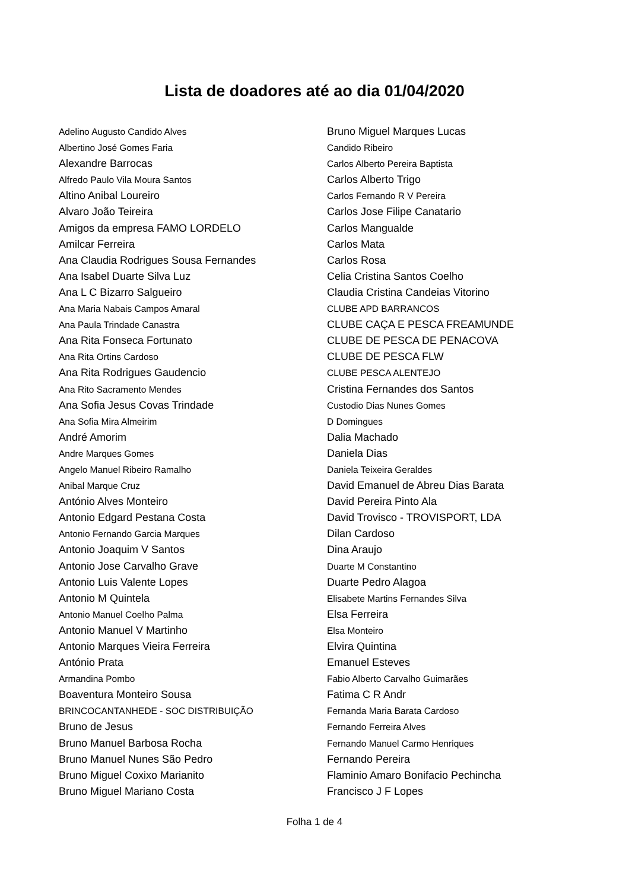Lista de doadores até ao dia 01/04/2020
Adelino Augusto Candido Alves
Albertino José Gomes Faria
Alexandre Barrocas
Alfredo Paulo Vila Moura Santos
Altino Anibal Loureiro
Alvaro João Teireira
Amigos da empresa FAMO LORDELO
Amilcar Ferreira
Ana Claudia Rodrigues Sousa Fernandes
Ana Isabel Duarte Silva Luz
Ana L C Bizarro Salgueiro
Ana Maria Nabais Campos Amaral
Ana Paula Trindade Canastra
Ana Rita Fonseca Fortunato
Ana Rita Ortins Cardoso
Ana Rita Rodrigues Gaudencio
Ana Rito Sacramento Mendes
Ana Sofia Jesus Covas Trindade
Ana Sofia Mira Almeirim
André Amorim
Andre Marques Gomes
Angelo Manuel Ribeiro Ramalho
Anibal Marque Cruz
António Alves Monteiro
Antonio Edgard Pestana Costa
Antonio Fernando Garcia Marques
Antonio Joaquim V Santos
Antonio Jose Carvalho Grave
Antonio Luis Valente Lopes
Antonio M Quintela
Antonio Manuel Coelho Palma
Antonio Manuel V Martinho
Antonio Marques Vieira Ferreira
António Prata
Armandina Pombo
Boaventura Monteiro Sousa
BRINCOCANTANHEDE - SOC DISTRIBUIÇÃO
Bruno de Jesus
Bruno Manuel Barbosa Rocha
Bruno Manuel Nunes São Pedro
Bruno Miguel Coxixo Marianito
Bruno Miguel Mariano Costa
Bruno Miguel Marques Lucas
Candido Ribeiro
Carlos Alberto Pereira Baptista
Carlos Alberto Trigo
Carlos Fernando R V Pereira
Carlos Jose Filipe Canatario
Carlos Mangualde
Carlos Mata
Carlos Rosa
Celia Cristina Santos Coelho
Claudia Cristina Candeias Vitorino
CLUBE APD BARRANCOS
CLUBE CAÇA E PESCA FREAMUNDE
CLUBE DE PESCA DE PENACOVA
CLUBE DE PESCA FLW
CLUBE PESCA ALENTEJO
Cristina Fernandes dos Santos
Custodio Dias Nunes Gomes
D Domingues
Dalia Machado
Daniela Dias
Daniela Teixeira Geraldes
David Emanuel de Abreu Dias Barata
David Pereira Pinto Ala
David Trovisco - TROVISPORT, LDA
Dilan Cardoso
Dina Araujo
Duarte M Constantino
Duarte Pedro Alagoa
Elisabete Martins Fernandes Silva
Elsa Ferreira
Elsa Monteiro
Elvira Quintina
Emanuel Esteves
Fabio Alberto Carvalho Guimarães
Fatima C R Andr
Fernanda Maria Barata Cardoso
Fernando Ferreira Alves
Fernando Manuel Carmo Henriques
Fernando Pereira
Flaminio Amaro Bonifacio Pechincha
Francisco J F Lopes
Folha 1 de 4